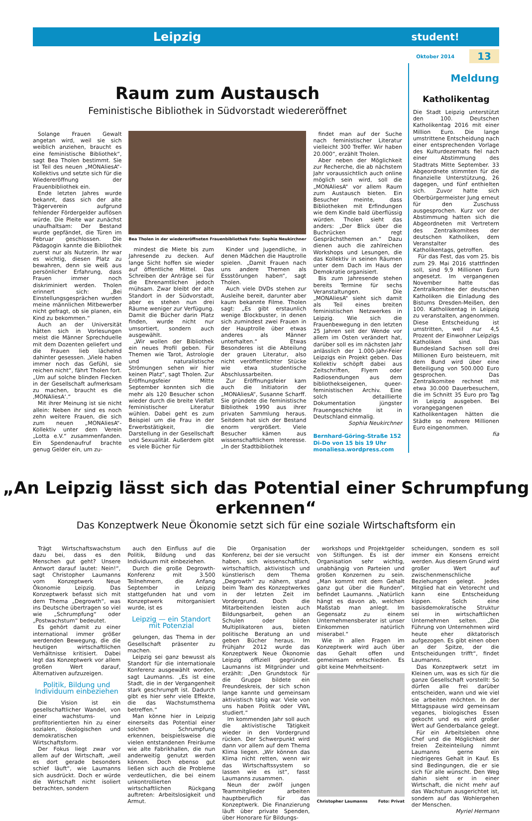Leipzig
student!
Oktober 2014 13
Raum zum Austausch
Feministische Bibliothek in Südvorstadt wiedereröffnet
Solange Frauen Gewalt angetan wird, weil sie sich weiblich anziehen, braucht es eine feministische Bibliothek“, sagt Bea Tholen bestimmt. Sie ist Teil des neuen „MONAliesA“-Kollektivs und setzte sich für die Wiedereröffnung der Frauenbibliothek ein.
Ende letzten Jahres wurde bekannt, dass sich der alte Trägerverein aufgrund fehlender Fördergelder auflösen würde. Die Pleite war zunächst unaufhaltsam: Der Bestand wurde gepfändet, die Türen im Februar geschlossen. Die Pädagogin kannte die Bibliothek zuerst nur als Nutzerin. Ihr war es wichtig, diesen Platz zu bewahren, denn sie weiß aus persönlicher Erfahrung, dass Frauen immer noch diskriminiert werden. Tholen erinnert sich: „Bei Einstellungsgesprächen wurden meine männlichen Mitbewerber nicht gefragt, ob sie planen, ein Kind zu bekommen.“
Auch an der Universität hätten sich in Vorlesungen meist die Männer Sprechduelle mit dem Dozenten geliefert und die Frauen lieb lächelnd dahinter gesessen. „Viele haben immer noch das Gefühl, sie reichen nicht“, fährt Tholen fort. „Um auf solche blinden Flecken in der Gesellschaft aufmerksam zu machen, braucht es die ‚MONAliesA‘.“
Mit ihrer Meinung ist sie nicht allein: Neben ihr sind es noch zehn weitere Frauen, die sich zum neuen „MONAliesA“-Kollektiv unter dem Verein „Lotta e.V.“ zusammenfanden. Ein Spendenaufruf brachte genug Gelder ein, um zu-
Bea Tholen in der wiedereröffneten Frauenbibliothek Foto: Sophia Neukirchner
mindest die Miete bis zum Jahresende zu decken. Auf lange Sicht hoffen sie wieder auf öffentliche Mittel. Das Schreiben der Anträge sei für die Ehrenamtlichen jedoch mühsam. Zwar bleibt der alte Standort in der Südvorstadt, aber es stehen nun drei Räume weniger zur Verfügung. Damit die Bücher darin Platz finden, wurde nicht nur umsortiert, sondern auch ausgewählt.
„Wir wollen der Bibliothek ein neues Profil geben. Für Themen wie Tarot, Astrologie und naturalistische Strömungen sehen wir hier keinen Platz“, sagt Tholen. Zur Eröffnungsfeier Mitte September konnten sich die mehr als 120 Besucher schon wieder durch die breite Vielfalt feministischer Literatur wühlen. Dabei geht es zum Beispiel um die Frau in der Erwerbstätigkeit, die Darstellung in der Gesellschaft und Sexualität. Außerdem gibt es viele Bücher für
Kinder und Jugendliche, in denen Mädchen die Hauptrolle spielen. „Damit Frauen nach uns andere Themen als Essstörungen haben“, sagt Tholen.
Auch viele DVDs stehen zur Ausleihe bereit, darunter aber kaum bekannte Filme. Tholen sagt: „Es gibt erstaunlich wenige Blockbuster, in denen sich zumindest zwei Frauen in der Hauptrolle über etwas anderes als Männer unterhalten.“ Etwas Besonderes ist die Abteilung der grauen Literatur, also nicht veröffentlichter Stücke wie etwa studentische Abschlussarbeiten.
Zur Eröffnungsfeier kam auch die Initiatorin der „MONAliesA“, Susanne Scharff. Sie gründete die feministische Bibliothek 1990 aus ihrer privaten Sammlung heraus. Seitdem hat sich der Bestand enorm vergrößert. Viele Besucher kämen aus wissenschaftlichem Interesse. „In der Stadtbibliothek
findet man auf der Suche nach feministischer Literatur vielleicht 300 Treffer. Wir haben 20.000“, erzählt Tholen.
Aber neben der Möglichkeit zur Recherche, die ab nächstem Jahr voraussichtlich auch online möglich sein wird, soll die „MONAliesA“ vor allem Raum zum Austausch bieten. Ein Besucher meinte, dass Bibliotheken mit Erfindungen wie dem Kindle bald überflüssig würden. Tholen sieht das anders: „Der Blick über die Buchrücken regt Gesprächsthemen an.“ Dazu dienen auch die zahlreichen Workshops und Lesungen, die das Kollektiv in seinen Räumen unter dem Dach im Haus der Demokratie organisiert.
Bis zum Jahresende stehen bereits Termine für sechs Veranstaltungen. Die „MONAliesA“ sieht sich damit als Teil eines breiten feministischen Netzwerkes in Leipzig. Wie sich die Frauenbewegung in den letzten 25 Jahren seit der Wende vor allem im Osten verändert hat, darüber soll es im nächsten Jahr anlässlich der 1.000-Jahr-Feier Leipzigs ein Projekt geben. Das Kollektiv schöpft dabei aus Zeitschriften, Flyern oder Radiosendungen aus dem bibliothekseigenen, queer-feministischen Archiv. Eine solch detaillierte Dokumentation jüngster Frauengeschichte ist in Deutschland einmalig.
Sophia Neukirchner
Bernhard-Göring-Straße 152
Di-Do von 15 bis 19 Uhr
monaliesa.wordpress.com
Meldung
Katholikentag
Die Stadt Leipzig unterstützt den 100. Deutschen Katholikentag 2016 mit einer Million Euro. Die lange umstrittene Entscheidung nach einer entsprechenden Vorlage des Kulturdezernats fiel nach einer Abstimmung des Stadtrats Mitte September. 33 Abgeordnete stimmten für die finanzielle Unterstützung, 26 dagegen, und fünf enthielten sich. Zuvor hatte sich Oberbürgermeister Jung erneut für den Zuschuss ausgesprochen. Kurz vor der Abstimmung hatten sich die Abgeordneten mit Vertretern des Zentralkomitees der deutschen Katholiken, dem Veranstalter des Katholikentags, getroffen.
Für das Fest, das vom 25. bis zum 29. Mai 2016 stattfinden soll, sind 9,9 Millionen Euro angesetzt. Im vergangenen November hatte das Zentralkomitee der deutschen Katholiken die Einladung des Bistums Dresden-Meißen, den 100. Katholikentag in Leipzig zu veranstalten, angenommen. Diese Entscheidung ist umstritten, weil nur 4,5 Prozent der Einwohner Leipzigs Katholiken sind. Das Bundesland Sachsen soll drei Millionen Euro beisteuern, mit dem Bund wird über eine Beteiligung von 500.000 Euro gesprochen. Das Zentralkomitee rechnet mit etwa 30.000 Dauerbesuchern, die im Schnitt 35 Euro pro Tag in Leipzig ausgeben. Bei vorangegangenen Katholikentagen hätten die Städte so mehrere Millionen Euro eingenommen.
fia
„An Leipzig lässt sich das Potential einer Schrumpfung erkennen“
Das Konzeptwerk Neue Ökonomie setzt sich für eine soziale Wirtschaftsform ein
Trägt Wirtschaftswachstum dazu bei, dass es den Menschen gut geht? Unsere Antwort darauf lautet: Nein!“, sagt Christopher Laumanns vom Konzeptwerk Neue Ökonomie Leipzig. Das Konzeptwerk befasst sich mit dem Thema „Degrowth“, was ins Deutsche übertragen so viel wie „Schrumpfung“ oder „Postwachstum“ bedeutet.
Es gehört damit zu einer international immer größer werdenden Bewegung, die die heutigen wirtschaftlichen Verhältnisse kritisiert. Dabei legt das Konzeptwerk vor allem großen Wert darauf, Alternativen aufzuzeigen.
Politik, Bildung und Individuum einbeziehen
Die Vision ist ein gesellschaftlicher Wandel, von einer wachstums- und profitorientierten hin zu einer sozialen, ökologischen und demokratischen Wirtschaftsform.
Der Fokus liegt zwar vor allem auf der Wirtschaft, „weil es dort gerade besonders schief läuft“, wie Laumanns sich ausdrückt. Doch er würde die Wirtschaft nicht isoliert betrachten, sondern
auch den Einfluss auf die Politik, Bildung und das Individuum mit einbeziehen.
Durch die große Degrowth-Konferenz mit 3.500 Teilnehmern, die Anfang September in Leipzig stattgefunden hat und vom Konzeptwerk mitorganisiert wurde, ist es
Leipzig — ein Standort mit Potenzial
gelungen, das Thema in der Gesellschaft präsenter zu machen.
Leipzig sei ganz bewusst als Standort für die internationale Konferenz ausgewählt worden, sagt Laumanns. „Es ist eine Stadt, die in der Vergangenheit stark geschrumpft ist. Dadurch gibt es hier sehr viele Effekte, die das Wachstumsthema betreffen.“
Man könne hier in Leipzig einerseits das Potential einer solchen Schrumpfung erkennen, beispielsweise die vielen entstandenen Freiräume wie alte Fabrikhallen, die nun anderweitig genutzt werden können. Doch ebenso gut ließen sich auch die Probleme verdeutlichen, die bei einem unkontrollierten wirtschaftlichen Rückgang auftreten: Arbeitslosigkeit und Armut.
Die Organisation der Konferenz, bei der sie versucht haben, sich wissenschaftlich, wirtschaftlich, aktivistisch und künstlerisch dem Thema „Degrowth“ zu nähern, stand beim Team des Konzeptwerkes in der letzten Zeit im Vordergrund. Doch die Mitarbeitenden leisten auch Bildungsarbeit, gehen an Schulen oder bilden Multiplikatoren aus, bieten politische Beratung an und geben Bücher heraus. Im Frühjahr 2012 wurde das Konzeptwerk Neue Ökonomie Leipzig offiziell gegründet. Laumanns ist Mitgründer und erzählt: „Den Grundstock für die Gruppe bildete ein Freundeskreis, der sich schon lange kannte und gemeinsam aktivistisch tätig war. Viele von uns haben Politik oder VWL studiert.“
Im kommenden Jahr soll auch die aktivistische Tätigkeit wieder in den Vordergrund rücken. Der Schwerpunkt wird dann vor allem auf dem Thema Klima liegen. „Wir können das Klima nicht retten, wenn wir das Wirtschaftssystem so lassen wie es ist“, fasst Laumanns zusammen.
Neun der zwölf jungen Teammitglieder arbeiten hauptberuflich für das Konzeptwerk. Die Finanzierung läuft über private Spenden, über Honorare für Bildungs-
workshops und Projektgelder von Stiftungen. Es ist der Organisation sehr wichtig, unabhängig von Parteien und großen Konzernen zu sein. „Man kommt mit dem Gehalt ganz gut über die Runden“, befindet Laumanns. „Natürlich hängt es davon ab, welchen Maßstab man anlegt. Im Gegensatz zu einem Unternehmensberater ist unser Einkommen natürlich miserabel.“
Wie in allen Fragen im Konzeptwerk wird auch über das Gehalt offen und gemeinsam entschieden. Es gibt keine Mehrheitsent-
Christopher Laumanns Foto: Privat
scheidungen, sondern es soll immer ein Konsens erreicht werden. Aus diesem Grund wird großer Wert auf zwischenmenschliche Beziehungen gelegt. Jedes Mitglied hat ein Vetorecht und kann eine Entscheidung kippen. Solch eine basisdemokratische Struktur sei in wirtschaftlichen Unternehmen selten. „Die Führung von Unternehmen wird heute eher diktatorisch aufgezogen. Es gibt einen oben an der Spitze, der die Entscheidungen trifft“, findet Laumanns.
Das Konzeptwerk setzt im Kleinen um, was es sich für die ganze Gesellschaft vorstellt: So dürfen alle frei darüber entscheiden, wann und wie viel sie arbeiten möchten. In der Mittagspause wird gemeinsam veganes, biologisches Essen gekocht und es wird großer Wert auf Genderbalance gelegt.
Für ein Arbeitsleben ohne Chef und die Möglichkeit der freien Zeiteinteilung nimmt Laumanns gerne ein niedrigeres Gehalt in Kauf. Es sind Bedingungen, die er sie sich für alle wünscht. Den Weg dahin sieht er in einer Wirtschaft, die nicht mehr auf das Wachstum ausgerichtet ist, sondern auf das Wohlergehen der Menschen.
Myriel Hermann